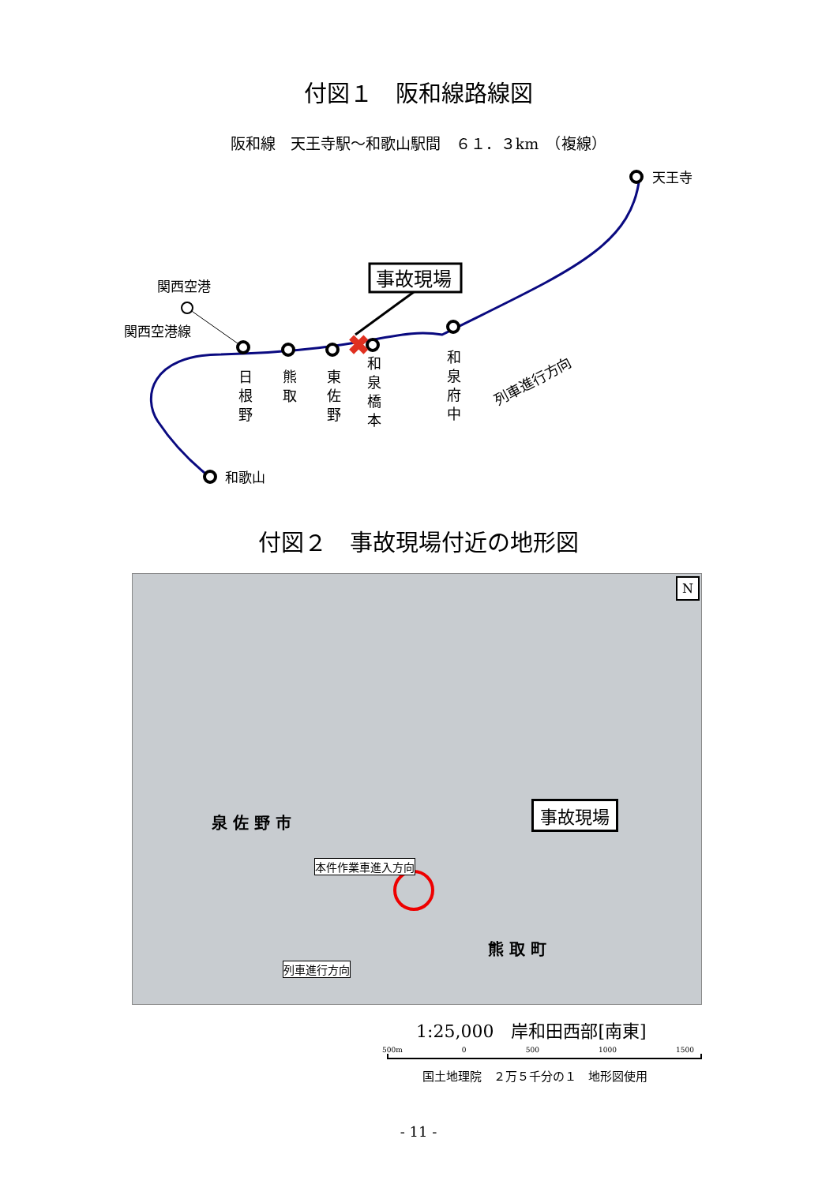付図１　阪和線路線図
阪和線　天王寺駅～和歌山駅間　６１．３km　（複線）
✖
事故現場
天王寺
関西空港
関西空港線
和歌山
日
根
野
熊
取
東
佐
野
和
泉
橋
本
和
泉
府
中
列車進行方向
付図２　事故現場付近の地形図
事故現場
泉 佐 野 市
熊 取 町
本件作業車進入方向
列車進行方向
N
1:25,000　岸和田西部[南東]
500m 0 500 1000 1500
国土地理院　２万５千分の１　地形図使用
- 11 -